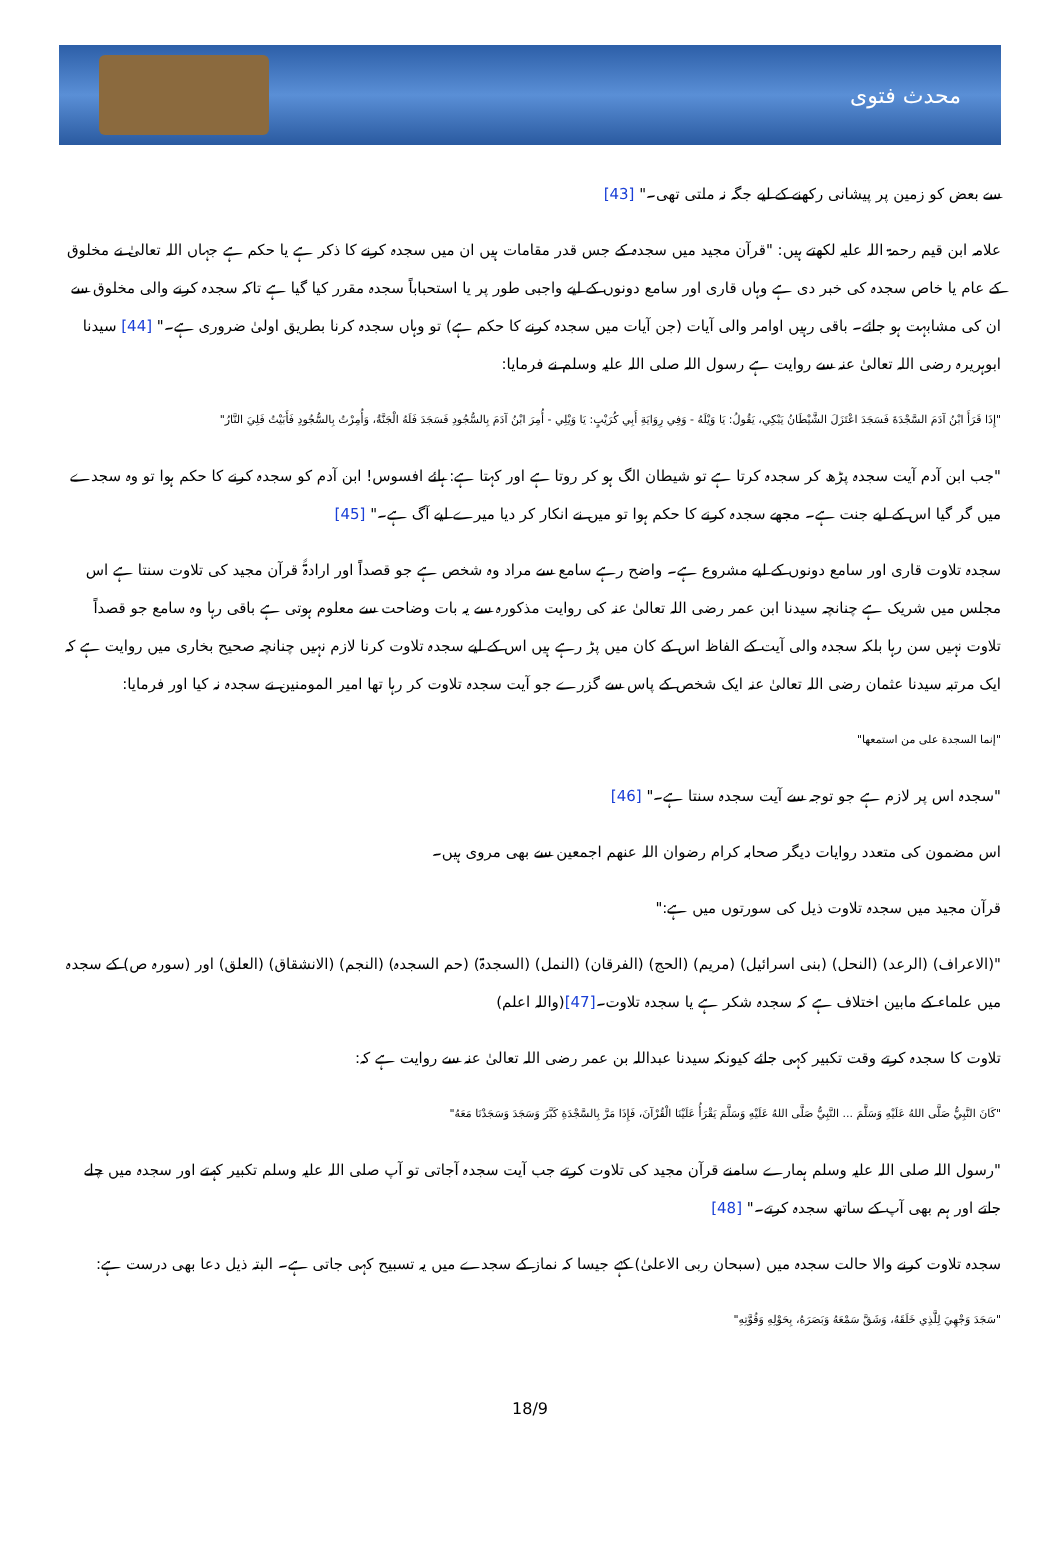محدث فتوی
سے بعض کو زمین پر پیشانی رکھنے کے لیے جگہ نہ ملتی تھی۔" [43]
علامہ ابن قیم رحمۃ اللہ علیہ لکھتے ہیں: "قرآن مجید میں سجدہ کے جس قدر مقامات ہیں ان میں سجدہ کرنے کا ذکر ہے یا حکم ہے جہاں اللہ تعالیٰ نے مخلوق کے عام یا خاص سجدہ کی خبر دی ہے وہاں قاری اور سامع دونوں کے لیے واجبی طور پر یا استحباباً سجدہ مقرر کیا گیا ہے تاکہ سجدہ کرنے والی مخلوق سے ان کی مشابہت ہو جائے۔ باقی رہیں اوامر والی آیات (جن آیات میں سجدہ کرنے کا حکم ہے) تو وہاں سجدہ کرنا بطریق اولیٰ ضروری ہے۔" [44] سیدنا ابوہریرہ رضی اللہ تعالیٰ عنہ سے روایت ہے رسول اللہ صلی اللہ علیہ وسلم نے فرمایا:
"إِذَا قَرَأَ ابْنُ آدَمَ السَّجْدَةَ فَسَجَدَ اعْتَزَلَ الشَّيْطَانُ يَبْكِي، يَقُولُ: يَا وَيْلَهُ - وَفِي رِوَايَةِ أَبِي كُرَيْبٍ: يَا وَيْلِي - أُمِرَ ابْنُ آدَمَ بِالسُّجُودِ فَسَجَدَ فَلَهُ الْجَنَّةُ، وَأُمِرْتُ بِالسُّجُودِ فَأَبَيْتُ فَلِيَ النَّارُ"
"جب ابن آدم آیت سجدہ پڑھ کر سجدہ کرتا ہے تو شیطان الگ ہو کر روتا ہے اور کہتا ہے: ہائے افسوس! ابن آدم کو سجدہ کرنے کا حکم ہوا تو وہ سجدے میں گر گیا اس کے لیے جنت ہے۔ مجھے سجدہ کرنے کا حکم ہوا تو میں نے انکار کر دیا میرے لیے آگ ہے۔" [45]
سجدہ تلاوت قاری اور سامع دونوں کے لیے مشروع ہے۔ واضح رہے سامع سے مراد وہ شخص ہے جو قصداً اور ارادۃً قرآن مجید کی تلاوت سنتا ہے اس مجلس میں شریک ہے چنانچہ سیدنا ابن عمر رضی اللہ تعالیٰ عنہ کی روایت مذکورہ سے یہ بات وضاحت سے معلوم ہوتی ہے باقی رہا وہ سامع جو قصداً تلاوت نہیں سن رہا بلکہ سجدہ والی آیت کے الفاظ اس کے کان میں پڑ رہے ہیں اس کے لیے سجدہ تلاوت کرنا لازم نہیں چنانچہ صحیح بخاری میں روایت ہے کہ ایک مرتبہ سیدنا عثمان رضی اللہ تعالیٰ عنہ ایک شخص کے پاس سے گزرے جو آیت سجدہ تلاوت کر رہا تھا امیر المومنین نے سجدہ نہ کیا اور فرمایا:
"إنما السجدة على من استمعها"
"سجدہ اس پر لازم ہے جو توجہ سے آیت سجدہ سنتا ہے۔" [46]
اس مضمون کی متعدد روایات دیگر صحابہ کرام رضوان اللہ عنھم اجمعین سے بھی مروی ہیں۔
قرآن مجید میں سجدہ تلاوت ذیل کی سورتوں میں ہے:"
"(الاعراف) (الرعد) (النحل) (بنی اسرائیل) (مریم) (الحج) (الفرقان) (النمل) (السجدۃ) (حم السجدہ) (النجم) (الانشقاق) (العلق) اور (سورہ ص) کے سجدہ میں علماء کے مابین اختلاف ہے کہ سجدہ شکر ہے یا سجدہ تلاوت۔[47](واللہ اعلم)
تلاوت کا سجدہ کرتے وقت تکبیر کہی جائے کیونکہ سیدنا عبداللہ بن عمر رضی اللہ تعالیٰ عنہ سے روایت ہے کہ:
"كَانَ النَّبِيُّ صَلَّى اللهُ عَلَيْهِ وَسَلَّمَ ... النَّبِيُّ صَلَّى اللهُ عَلَيْهِ وَسَلَّمَ يَقْرَأُ عَلَيْنَا الْقُرْآنَ، فَإِذَا مَرَّ بِالسَّجْدَةِ كَبَّرَ وَسَجَدَ وَسَجَدْنَا مَعَهُ"
"رسول اللہ صلی اللہ علیہ وسلم ہمارے سامنے قرآن مجید کی تلاوت کرتے جب آیت سجدہ آجاتی تو آپ صلی اللہ علیہ وسلم تکبیر کہتے اور سجدہ میں چلے جاتے اور ہم بھی آپ کے ساتھ سجدہ کرتے۔" [48]
سجدہ تلاوت کرنے والا حالت سجدہ میں (سبحان ربی الاعلیٰ) کہے جیسا کہ نماز کے سجدے میں یہ تسبیح کہی جاتی ہے۔ البتہ ذیل دعا بھی درست ہے:
"سَجَدَ وَجْهِيَ لِلَّذِي خَلَقَهُ، وَشَقَّ سَمْعَهُ وَبَصَرَهُ، بِحَوْلِهِ وَقُوَّتِهِ"
18/9